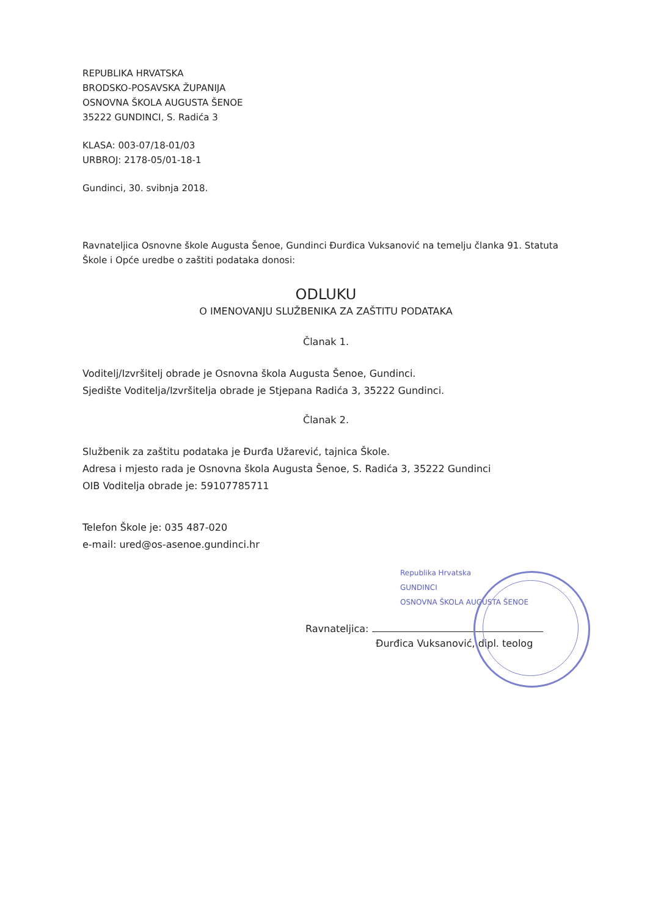REPUBLIKA HRVATSKA
BRODSKO-POSAVSKA ŽUPANIJA
OSNOVNA ŠKOLA AUGUSTA ŠENOE
35222 GUNDINCI, S. Radića 3
KLASA: 003-07/18-01/03
URBROJ: 2178-05/01-18-1
Gundinci, 30. svibnja 2018.
Ravnateljica Osnovne škole Augusta Šenoe, Gundinci Đurđica Vuksanović na temelju članka 91. Statuta Škole i Opće uredbe o zaštiti podataka donosi:
ODLUKU
O IMENOVANJU SLUŽBENIKA ZA ZAŠTITU PODATAKA
Članak 1.
Voditelj/Izvršitelj obrade je Osnovna škola Augusta Šenoe, Gundinci.
Sjedište Voditelja/Izvršitelja obrade je Stjepana Radića 3, 35222 Gundinci.
Članak 2.
Službenik za zaštitu podataka je Đurđa Užarević, tajnica Škole.
Adresa i mjesto rada je Osnovna škola Augusta Šenoe, S. Radića 3, 35222 Gundinci
OIB Voditelja obrade je: 59107785711
Telefon Škole je: 035 487-020
e-mail: ured@os-asenoe.gundinci.hr
Republika Hrvatska
GUNDINCI
OSNOVNA ŠKOLA AUGUSTA ŠENOE
Ravnateljica:
Đurđica Vuksanović, dipl. teolog